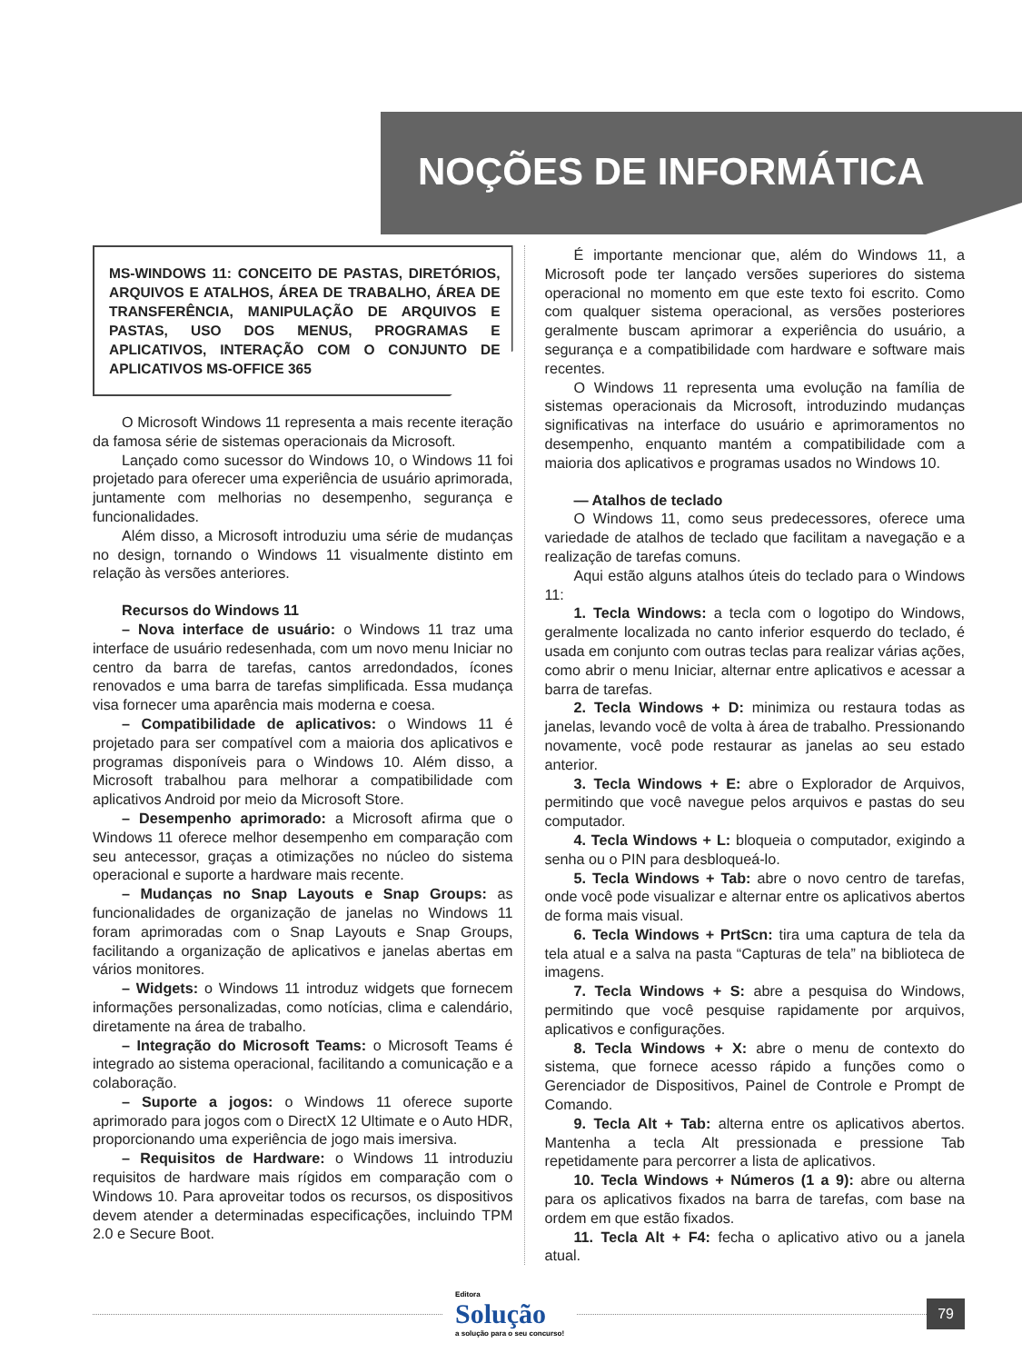NOÇÕES DE INFORMÁTICA
MS-WINDOWS 11: CONCEITO DE PASTAS, DIRETÓRIOS, ARQUIVOS E ATALHOS, ÁREA DE TRABALHO, ÁREA DE TRANSFERÊNCIA, MANIPULAÇÃO DE ARQUIVOS E PASTAS, USO DOS MENUS, PROGRAMAS E APLICATIVOS, INTERAÇÃO COM O CONJUNTO DE APLICATIVOS MS-OFFICE 365
O Microsoft Windows 11 representa a mais recente iteração da famosa série de sistemas operacionais da Microsoft.
Lançado como sucessor do Windows 10, o Windows 11 foi projetado para oferecer uma experiência de usuário aprimorada, juntamente com melhorias no desempenho, segurança e funcionalidades.
Além disso, a Microsoft introduziu uma série de mudanças no design, tornando o Windows 11 visualmente distinto em relação às versões anteriores.
Recursos do Windows 11
– Nova interface de usuário: o Windows 11 traz uma interface de usuário redesenhada, com um novo menu Iniciar no centro da barra de tarefas, cantos arredondados, ícones renovados e uma barra de tarefas simplificada. Essa mudança visa fornecer uma aparência mais moderna e coesa.
– Compatibilidade de aplicativos: o Windows 11 é projetado para ser compatível com a maioria dos aplicativos e programas disponíveis para o Windows 10. Além disso, a Microsoft trabalhou para melhorar a compatibilidade com aplicativos Android por meio da Microsoft Store.
– Desempenho aprimorado: a Microsoft afirma que o Windows 11 oferece melhor desempenho em comparação com seu antecessor, graças a otimizações no núcleo do sistema operacional e suporte a hardware mais recente.
– Mudanças no Snap Layouts e Snap Groups: as funcionalidades de organização de janelas no Windows 11 foram aprimoradas com o Snap Layouts e Snap Groups, facilitando a organização de aplicativos e janelas abertas em vários monitores.
– Widgets: o Windows 11 introduz widgets que fornecem informações personalizadas, como notícias, clima e calendário, diretamente na área de trabalho.
– Integração do Microsoft Teams: o Microsoft Teams é integrado ao sistema operacional, facilitando a comunicação e a colaboração.
– Suporte a jogos: o Windows 11 oferece suporte aprimorado para jogos com o DirectX 12 Ultimate e o Auto HDR, proporcionando uma experiência de jogo mais imersiva.
– Requisitos de Hardware: o Windows 11 introduziu requisitos de hardware mais rígidos em comparação com o Windows 10. Para aproveitar todos os recursos, os dispositivos devem atender a determinadas especificações, incluindo TPM 2.0 e Secure Boot.
É importante mencionar que, além do Windows 11, a Microsoft pode ter lançado versões superiores do sistema operacional no momento em que este texto foi escrito. Como com qualquer sistema operacional, as versões posteriores geralmente buscam aprimorar a experiência do usuário, a segurança e a compatibilidade com hardware e software mais recentes.
O Windows 11 representa uma evolução na família de sistemas operacionais da Microsoft, introduzindo mudanças significativas na interface do usuário e aprimoramentos no desempenho, enquanto mantém a compatibilidade com a maioria dos aplicativos e programas usados no Windows 10.
— Atalhos de teclado
O Windows 11, como seus predecessores, oferece uma variedade de atalhos de teclado que facilitam a navegação e a realização de tarefas comuns.
Aqui estão alguns atalhos úteis do teclado para o Windows 11:
1. Tecla Windows: a tecla com o logotipo do Windows, geralmente localizada no canto inferior esquerdo do teclado, é usada em conjunto com outras teclas para realizar várias ações, como abrir o menu Iniciar, alternar entre aplicativos e acessar a barra de tarefas.
2. Tecla Windows + D: minimiza ou restaura todas as janelas, levando você de volta à área de trabalho. Pressionando novamente, você pode restaurar as janelas ao seu estado anterior.
3. Tecla Windows + E: abre o Explorador de Arquivos, permitindo que você navegue pelos arquivos e pastas do seu computador.
4. Tecla Windows + L: bloqueia o computador, exigindo a senha ou o PIN para desbloqueá-lo.
5. Tecla Windows + Tab: abre o novo centro de tarefas, onde você pode visualizar e alternar entre os aplicativos abertos de forma mais visual.
6. Tecla Windows + PrtScn: tira uma captura de tela da tela atual e a salva na pasta “Capturas de tela” na biblioteca de imagens.
7. Tecla Windows + S: abre a pesquisa do Windows, permitindo que você pesquise rapidamente por arquivos, aplicativos e configurações.
8. Tecla Windows + X: abre o menu de contexto do sistema, que fornece acesso rápido a funções como o Gerenciador de Dispositivos, Painel de Controle e Prompt de Comando.
9. Tecla Alt + Tab: alterna entre os aplicativos abertos. Mantenha a tecla Alt pressionada e pressione Tab repetidamente para percorrer a lista de aplicativos.
10. Tecla Windows + Números (1 a 9): abre ou alterna para os aplicativos fixados na barra de tarefas, com base na ordem em que estão fixados.
11. Tecla Alt + F4: fecha o aplicativo ativo ou a janela atual.
Editora
Solução
a solução para o seu concurso!
79